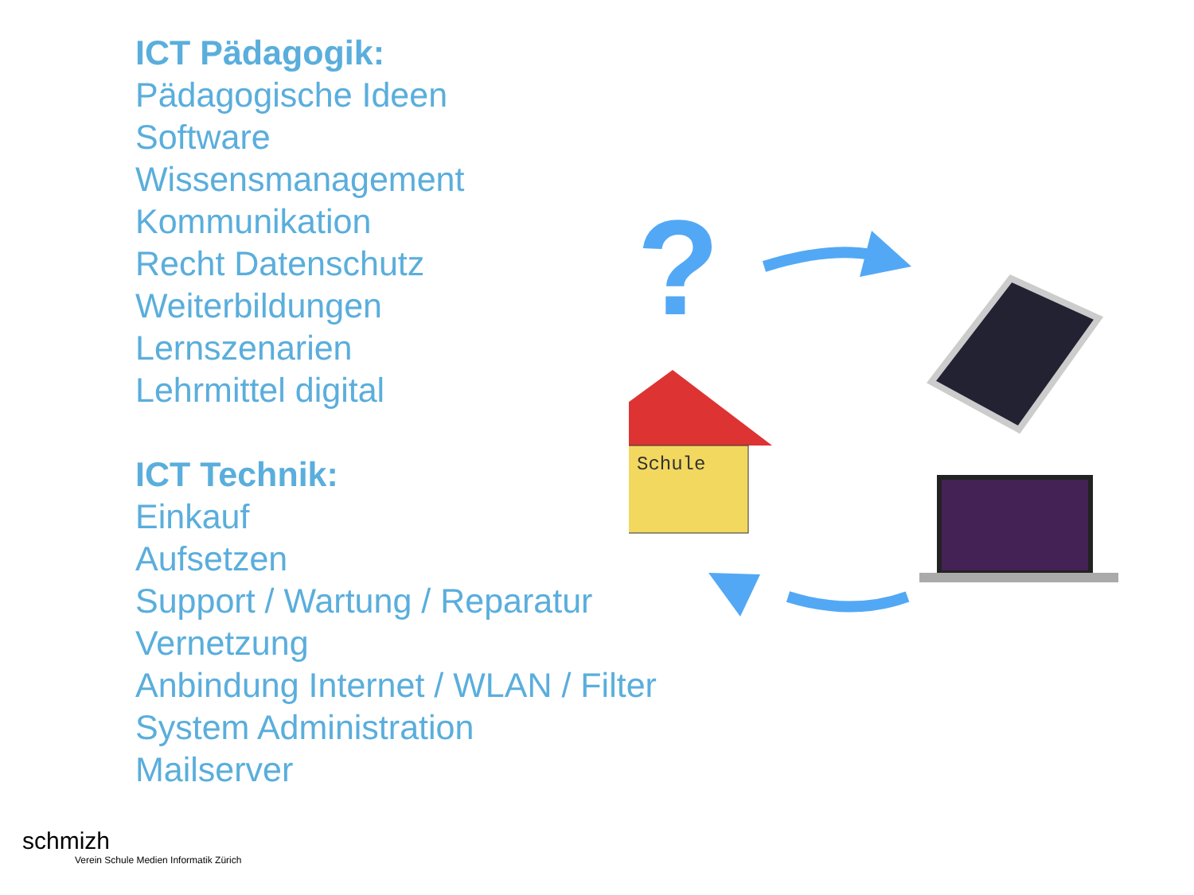ICT Pädagogik:
Pädagogische Ideen
Software
Wissensmanagement
Kommunikation
Recht Datenschutz
Weiterbildungen
Lernszenarien
Lehrmittel digital
ICT Technik:
Einkauf
Aufsetzen
Support / Wartung / Reparatur
Vernetzung
Anbindung Internet / WLAN / Filter
System Administration
Mailserver
?
Schule
schmizh
Verein Schule Medien Informatik Zürich